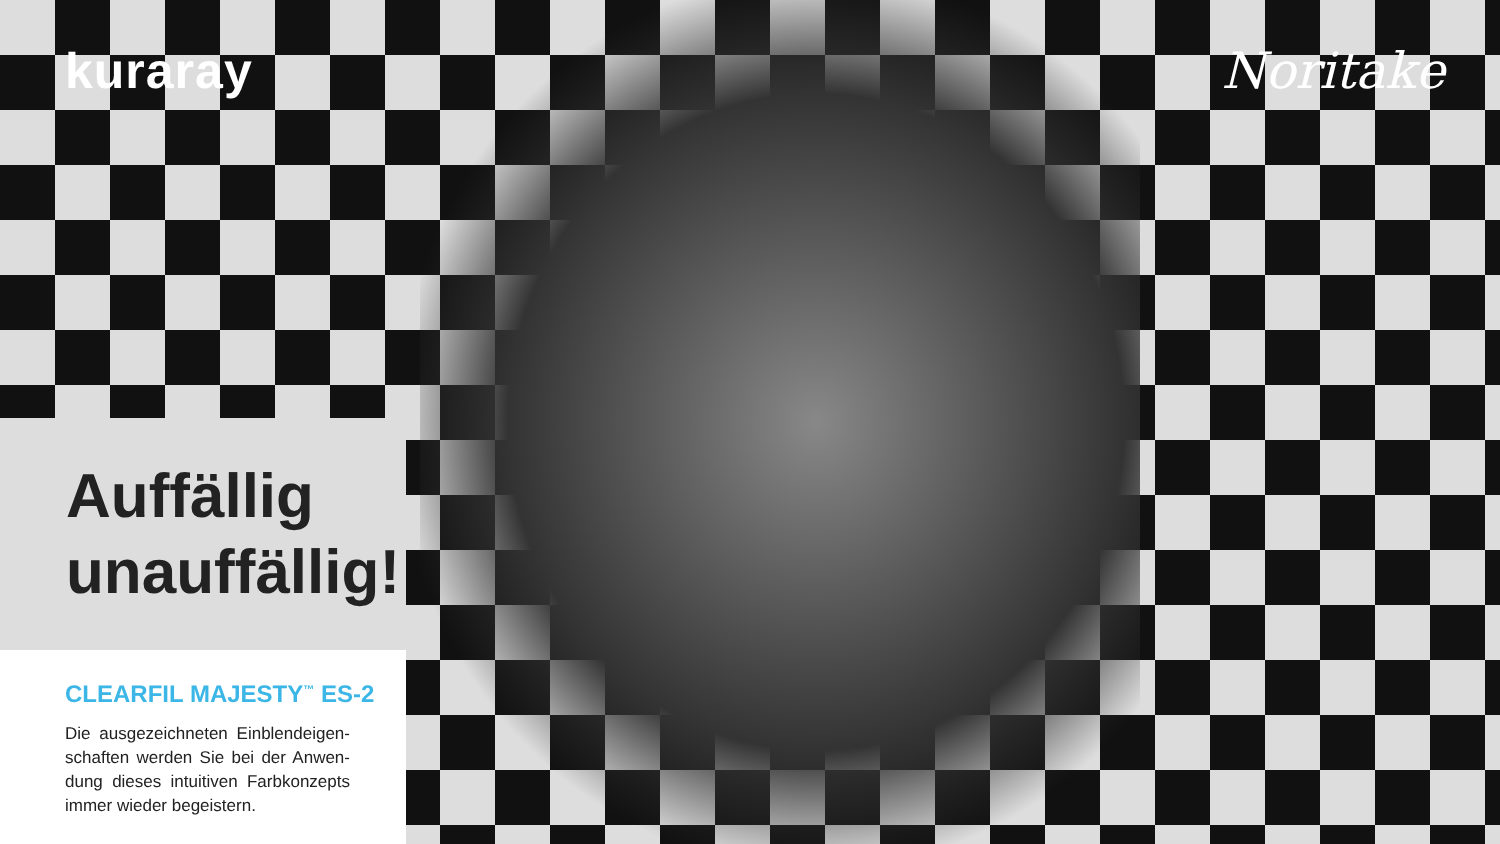kuraray Noritake
Auffällig unauffällig!
CLEARFIL MAJESTY<sup>™</sup> ES-2
Die ausgezeichneten Einblendeigen­schaften werden Sie bei der Anwen­dung dieses intuitiven Farbkonzepts immer wieder begeistern.